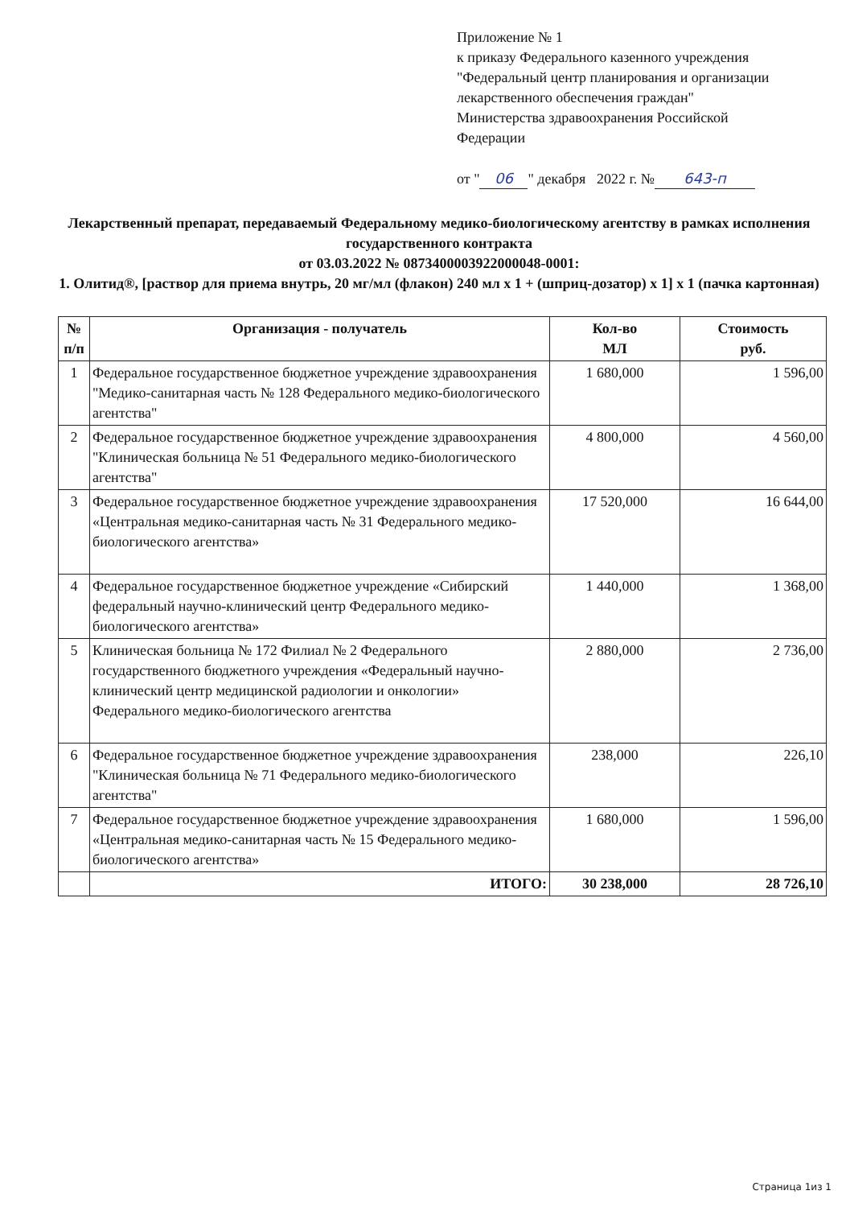Приложение № 1
к приказу Федерального казенного учреждения
"Федеральный центр планирования и организации
лекарственного обеспечения граждан"
Министерства здравоохранения Российской
Федерации
от " 06 " декабря 2022 г. № 643-п
Лекарственный препарат, передаваемый Федеральному медико-биологическому агентству в рамках исполнения государственного контракта
от 03.03.2022 № 0873400003922000048-0001:
1. Олитид®, [раствор для приема внутрь, 20 мг/мл (флакон) 240 мл x 1 + (шприц-дозатор) x 1] x 1 (пачка картонная)
| № п/п | Организация - получатель | Кол-во МЛ | Стоимость руб. |
| --- | --- | --- | --- |
| 1 | Федеральное государственное бюджетное учреждение здравоохранения "Медико-санитарная часть № 128 Федерального медико-биологического агентства" | 1 680,000 | 1 596,00 |
| 2 | Федеральное государственное бюджетное учреждение здравоохранения "Клиническая больница № 51 Федерального медико-биологического агентства" | 4 800,000 | 4 560,00 |
| 3 | Федеральное государственное бюджетное учреждение здравоохранения «Центральная медико-санитарная часть № 31 Федерального медико-биологического агентства» | 17 520,000 | 16 644,00 |
| 4 | Федеральное государственное бюджетное учреждение «Сибирский федеральный научно-клинический центр Федерального медико-биологического агентства» | 1 440,000 | 1 368,00 |
| 5 | Клиническая больница № 172 Филиал № 2 Федерального государственного бюджетного учреждения «Федеральный научно-клинический центр медицинской радиологии и онкологии» Федерального медико-биологического агентства | 2 880,000 | 2 736,00 |
| 6 | Федеральное государственное бюджетное учреждение здравоохранения "Клиническая больница № 71 Федерального медико-биологического агентства" | 238,000 | 226,10 |
| 7 | Федеральное государственное бюджетное учреждение здравоохранения «Центральная медико-санитарная часть № 15 Федерального медико-биологического агентства» | 1 680,000 | 1 596,00 |
| | ИТОГО: | 30 238,000 | 28 726,10 |
Страница 1из 1